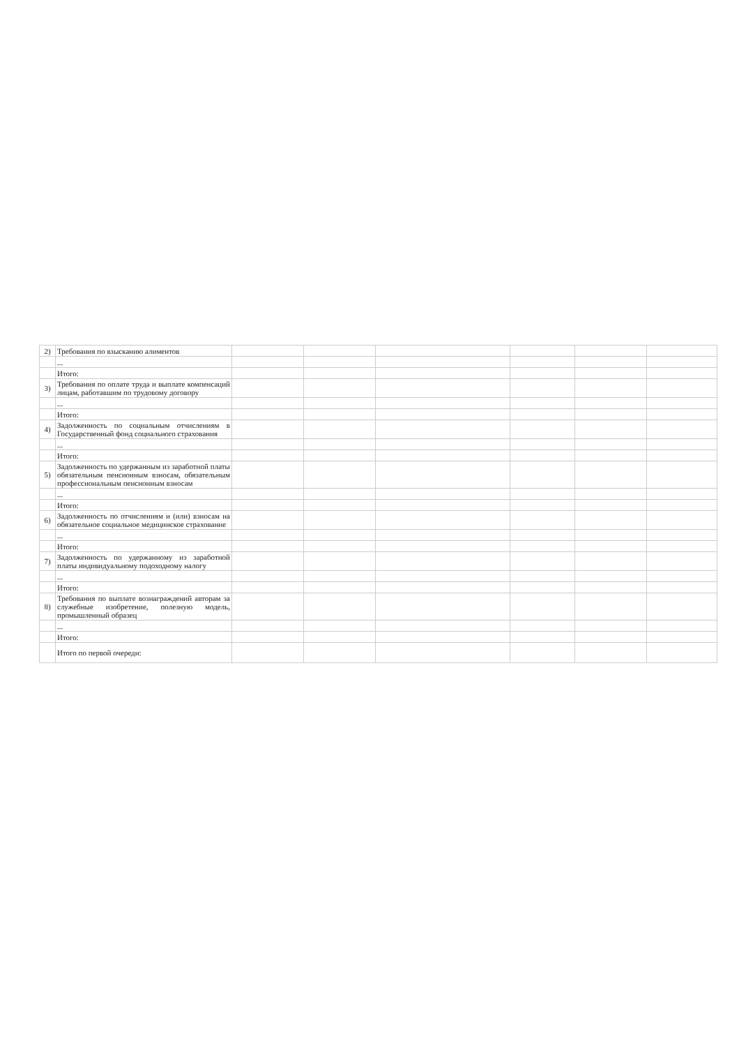| 2) | Требования по взысканию алиментов | | | | | | |
| | ... | | | | | | |
| | Итого: | | | | | | |
| 3) | Требования по оплате труда и выплате компенсаций лицам, работавшим по трудовому договору | | | | | | |
| | ... | | | | | | |
| | Итого: | | | | | | |
| 4) | Задолженность по социальным отчислениям в Государственный фонд социального страхования | | | | | | |
| | ... | | | | | | |
| | Итого: | | | | | | |
| 5) | Задолженность по удержанным из заработной платы обязательным пенсионным взносам, обязательным профессиональным пенсионным взносам | | | | | | |
| | ... | | | | | | |
| | Итого: | | | | | | |
| 6) | Задолженность по отчислениям и (или) взносам на обязательное социальное медицинское страхование | | | | | | |
| | ... | | | | | | |
| | Итого: | | | | | | |
| 7) | Задолженность по удержанному из заработной платы индивидуальному подоходному налогу | | | | | | |
| | ... | | | | | | |
| | Итого: | | | | | | |
| 8) | Требования по выплате вознаграждений авторам за служебные изобретение, полезную модель, промышленный образец | | | | | | |
| | ... | | | | | | |
| | Итого: | | | | | | |
| | Итого по первой очереди: | | | | | | |